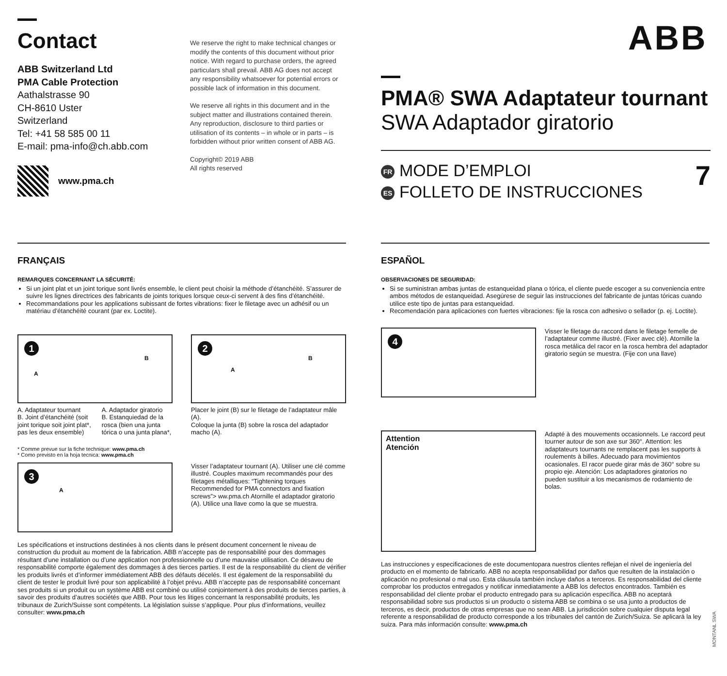Contact
ABB Switzerland Ltd
PMA Cable Protection
Aathalstrasse 90
CH-8610 Uster
Switzerland
Tel: +41 58 585 00 11
E-mail: pma-info@ch.abb.com
www.pma.ch
We reserve the right to make technical changes or modify the contents of this document without prior notice. With regard to purchase orders, the agreed particulars shall prevail. ABB AG does not accept any responsibility whatsoever for potential errors or possible lack of information in this document.
We reserve all rights in this document and in the subject matter and illustrations contained therein. Any reproduction, disclosure to third parties or utilisation of its contents – in whole or in parts – is forbidden without prior written consent of ABB AG.
Copyright© 2019 ABB
All rights reserved
ABB
PMA® SWA Adaptateur tournant
SWA Adaptador giratorio
FR MODE D’EMPLOI
ES FOLLETO DE INSTRUCCIONES
7
FRANÇAIS
REMARQUES CONCERNANT LA SÉCURITÉ:
Si un joint plat et un joint torique sont livrés ensemble, le client peut choisir la méthode d’étanchéité. S’assurer de suivre les lignes directrices des fabricants de joints toriques lorsque ceux-ci servent à des fins d’étanchéité.
Recommandations pour les applications subissant de fortes vibrations: fixer le filetage avec un adhésif ou un matériau d’étanchéité courant (par ex. Loctite).
1
A
B
A. Adaptateur tournant
B. Joint d’étanchéité (soit joint torique soit joint plat*, pas les deux ensemble)
A. Adaptador giratorio
B. Estanquiedad de la rosca (bien una junta tórica o una junta plana*,
2
A
B
Placer le joint (B) sur le filetage de l’adaptateur mâle (A).
Coloque la junta (B) sobre la rosca del adaptador macho (A).
* Comme prevue sur la fiche technique: www.pma.ch
* Como previsto en la hoja tecnica: www.pma.ch
3
A
Visser l’adaptateur tournant (A). Utiliser une clé comme illustré. Couples maximum recommandés pour des filetages métalliques: “Tightening torques Recommended for PMA connectors and fixation screws”> ww.pma.ch Atornille el adaptador giratorio (A). Utilice una llave como la que se muestra.
Les spécifications et instructions destinées à nos clients dans le présent document concernent le niveau de construction du produit au moment de la fabrication. ABB n’accepte pas de responsabilité pour des dommages résultant d’une installation ou d’une application non professionnelle ou d’une mauvaise utilisation. Ce désaveu de responsabilité comporte également des dommages à des tierces parties. Il est de la responsabilité du client de vérifier les produits livrés et d’informer immédiatement ABB des défauts décelés. Il est également de la responsabilité du client de tester le produit livré pour son applicabilité à l’objet prévu. ABB n’accepte pas de responsabilité concernant ses produits si un produit ou un système ABB est combiné ou utilisé conjointement à des produits de tierces parties, à savoir des produits d’autres sociétés que ABB. Pour tous les litiges concernant la responsabilité produits, les tribunaux de Zurich/Suisse sont compétents. La législation suisse s’applique. Pour plus d’informations, veuillez consulter: www.pma.ch
ESPAÑOL
OBSERVACIONES DE SEGURIDAD:
Si se suministran ambas juntas de estanqueidad plana o tórica, el cliente puede escoger a su conveniencia entre ambos métodos de estanqueidad. Asegúrese de seguir las instrucciones del fabricante de juntas tóricas cuando utilice este tipo de juntas para estanqueidad.
Recomendación para aplicaciones con fuertes vibraciones: fije la rosca con adhesivo o sellador (p. ej. Loctite).
4
Visser le filetage du raccord dans le filetage femelle de l’adaptateur comme illustré. (Fixer avec clé). Atornille la rosca metálica del racor en la rosca hembra del adaptador giratorio según se muestra. (Fije con una llave)
Attention
Atención
Adapté à des mouvements occasionnels. Le raccord peut tourner autour de son axe sur 360°. Attention: les adaptateurs tournants ne remplacent pas les supports à roulements à billes. Adecuado para movimientos ocasionales. El racor puede girar más de 360° sobre su propio eje. Atención: Los adaptadores giratorios no pueden sustituir a los mecanismos de rodamiento de bolas.
Las instrucciones y especificaciones de este documentopara nuestros clientes reflejan el nivel de ingeniería del producto en el momento de fabricarlo. ABB no acepta responsabilidad por daños que resulten de la instalación o aplicación no profesional o mal uso. Esta cláusula también incluye daños a terceros. Es responsabilidad del cliente comprobar los productos entregados y notificar inmediatamente a ABB los defectos encontrados. También es responsabilidad del cliente probar el producto entregado para su aplicación específica. ABB no aceptará responsabilidad sobre sus productos si un producto o sistema ABB se combina o se usa junto a productos de terceros, es decir, productos de otras empresas que no sean ABB. La jurisdicción sobre cualquier disputa legal referente a responsabilidad de producto corresponde a los tribunales del cantón de Zurich/Suiza. Se aplicará la ley suiza. Para más información consulte: www.pma.ch
MONTANL SWA